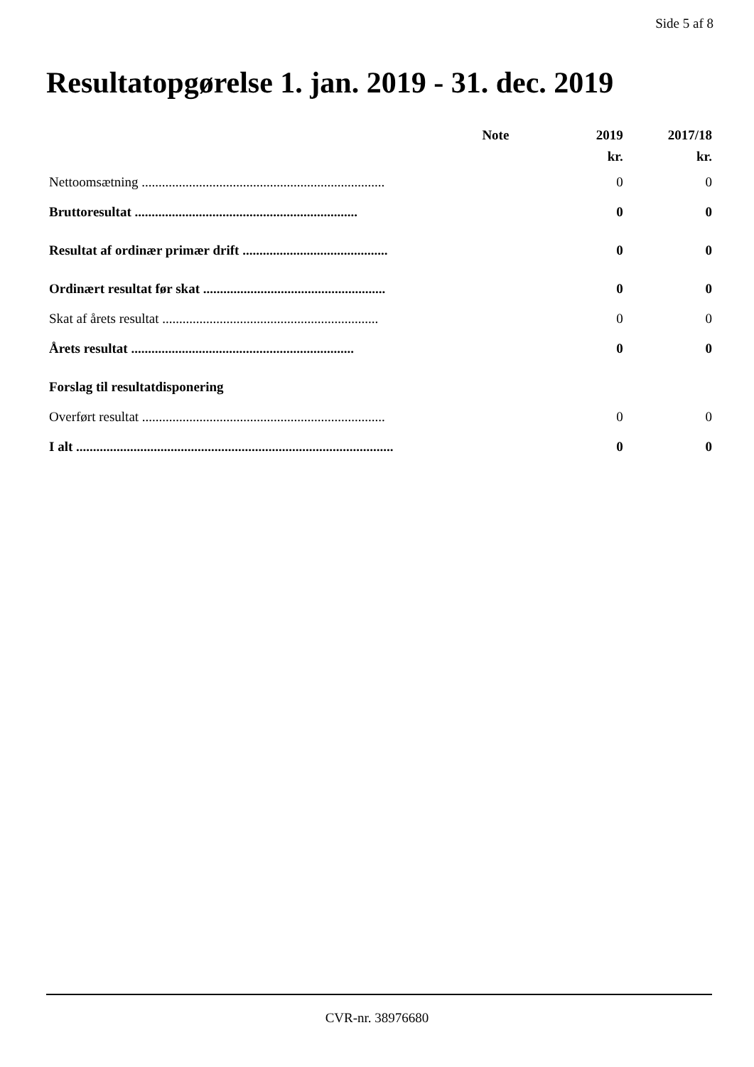Side 5 af 8
Resultatopgørelse 1. jan. 2019 - 31. dec. 2019
| | Note | 2019 | 2017/18 |
| --- | --- | --- | --- |
| | | kr. | kr. |
| Nettoomsætning ........................................................................ | | 0 | 0 |
| Bruttoresultat .................................................................. | | 0 | 0 |
| Resultat af ordinær primær drift ........................................... | | 0 | 0 |
| Ordinært resultat før skat ...................................................... | | 0 | 0 |
| Skat af årets resultat ................................................................ | | 0 | 0 |
| Årets resultat .................................................................. | | 0 | 0 |
| Forslag til resultatdisponering | | | |
| Overført resultat ........................................................................ | | 0 | 0 |
| I alt .............................................................................................. | | 0 | 0 |
CVR-nr. 38976680